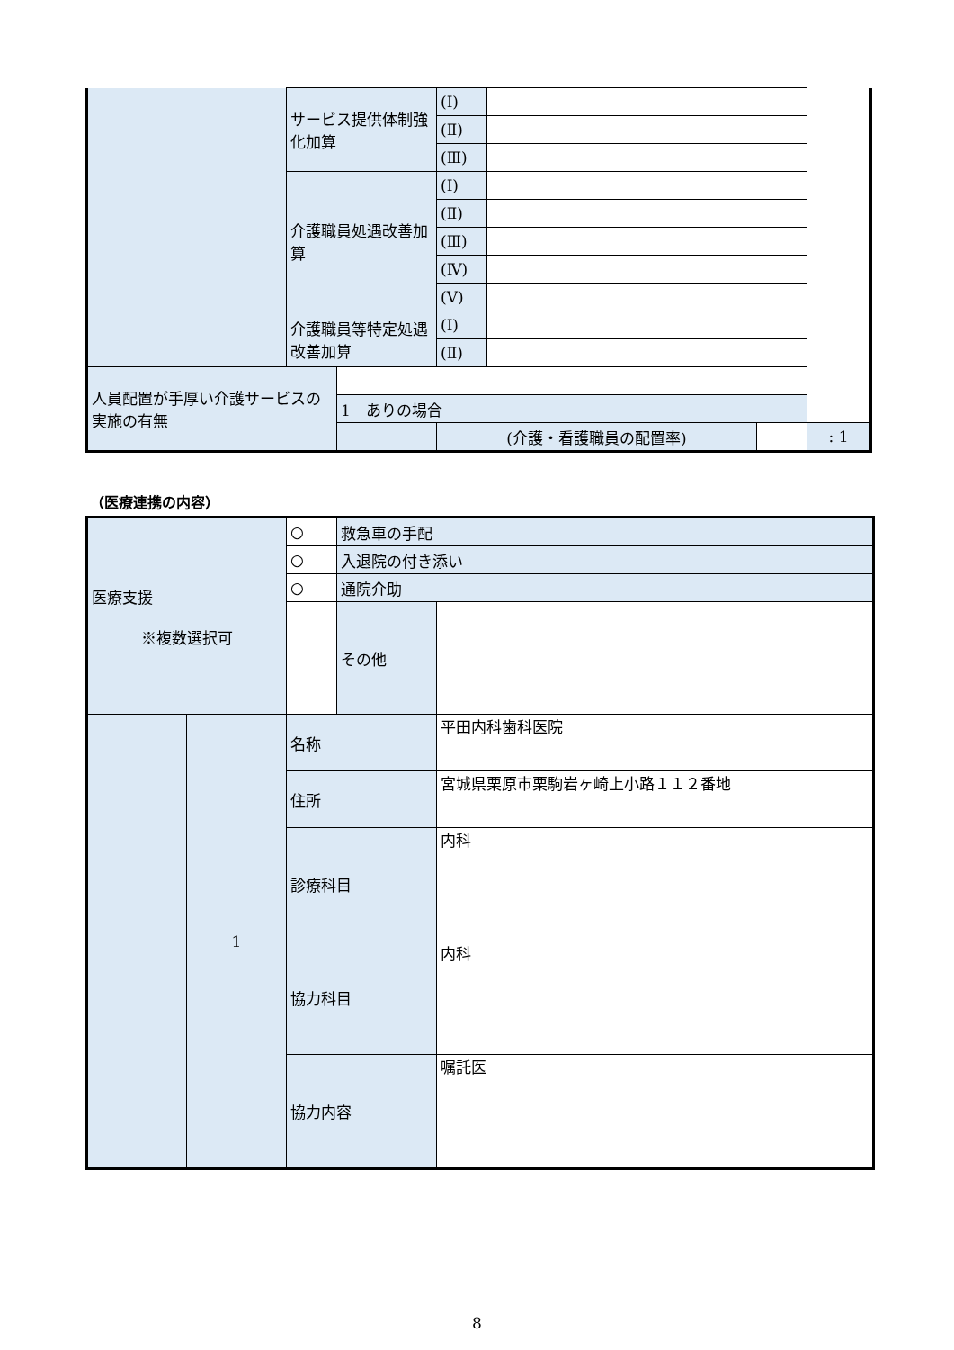| | サービス提供体制強化加算 | | (Ⅰ) | | | |
| | | | (Ⅱ) | | | |
| | | | (Ⅲ) | | | |
| | 介護職員処遇改善加算 | | (Ⅰ) | | | |
| | | | (Ⅱ) | | | |
| | | | (Ⅲ) | | | |
| | | | (Ⅳ) | | | |
| | | | (Ⅴ) | | | |
| | 介護職員等特定処遇改善加算 | | (Ⅰ) | | | |
| | | | (Ⅱ) | | | |
| 人員配置が手厚い介護サービスの実施の有無 | | | | | | |
| | | 1 ありの場合 | | | | |
| | | | (介護・看護職員の配置率) | | | : 1 |
（医療連携の内容）
| 医療支援 ※複数選択可 | | ○ | 救急車の手配 | |
| | | ○ | 入退院の付き添い | |
| | | ○ | 通院介助 | |
| | | | その他 | |
| | 1 | 名称 | | 平田内科歯科医院 |
| | | 住所 | | 宮城県栗原市栗駒岩ヶ崎上小路１１２番地 |
| | | 診療科目 | | 内科 |
| | | 協力科目 | | 内科 |
| | | 協力内容 | | 嘱託医 |
8